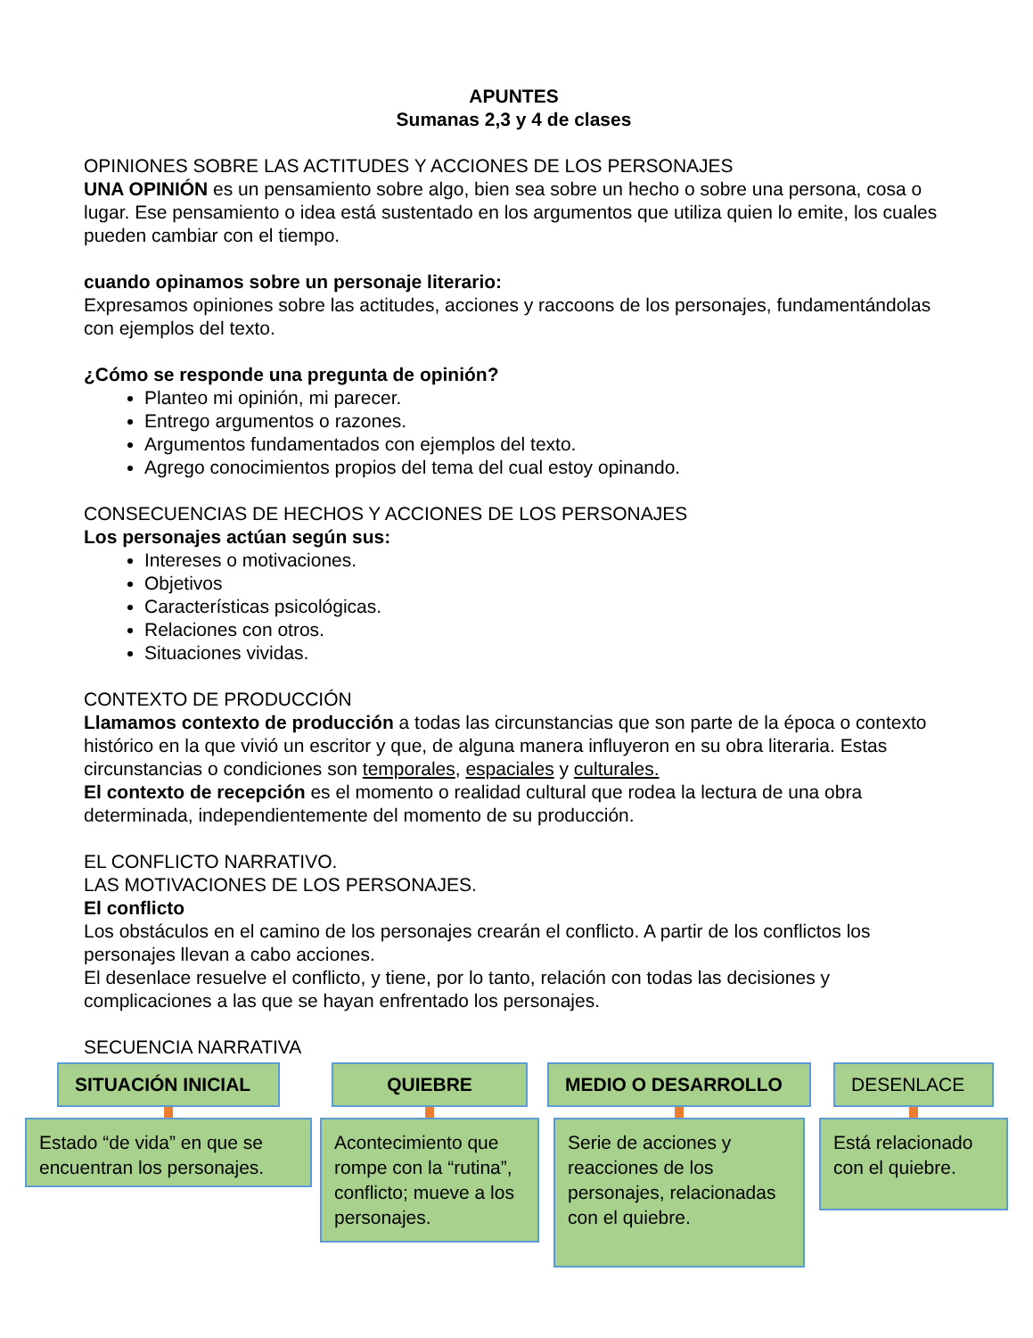APUNTES
Sumanas 2,3 y 4 de clases
OPINIONES SOBRE LAS ACTITUDES Y ACCIONES DE LOS PERSONAJES
UNA OPINIÓN es un pensamiento sobre algo, bien sea sobre un hecho o sobre una persona, cosa o lugar. Ese pensamiento o idea está sustentado en los argumentos que utiliza quien lo emite, los cuales pueden cambiar con el tiempo.
cuando opinamos sobre un personaje literario:
Expresamos opiniones sobre las actitudes, acciones y raccoons de los personajes, fundamentándolas con ejemplos del texto.
¿Cómo se responde una pregunta de opinión?
Planteo mi opinión, mi parecer.
Entrego argumentos o razones.
Argumentos fundamentados con ejemplos del texto.
Agrego conocimientos propios del tema del cual estoy opinando.
CONSECUENCIAS DE HECHOS Y ACCIONES DE LOS PERSONAJES
Los personajes actúan según sus:
Intereses o motivaciones.
Objetivos
Características psicológicas.
Relaciones con otros.
Situaciones vividas.
CONTEXTO DE PRODUCCIÓN
Llamamos contexto de producción a todas las circunstancias que son parte de la época o contexto histórico en la que vivió un escritor y que, de alguna manera influyeron en su obra literaria. Estas circunstancias o condiciones son temporales, espaciales y culturales.
El contexto de recepción es el momento o realidad cultural que rodea la lectura de una obra determinada, independientemente del momento de su producción.
EL CONFLICTO NARRATIVO.
LAS MOTIVACIONES DE LOS PERSONAJES.
El conflicto
Los obstáculos en el camino de los personajes crearán el conflicto. A partir de los conflictos los personajes llevan a cabo acciones.
El desenlace resuelve el conflicto, y tiene, por lo tanto, relación con todas las decisiones y complicaciones a las que se hayan enfrentado los personajes.
SECUENCIA NARRATIVA
SITUACIÓN INICIAL
Estado “de vida” en que se encuentran los personajes.
QUIEBRE
Acontecimiento que rompe con la “rutina”, conflicto; mueve a los personajes.
MEDIO O DESARROLLO
Serie de acciones y reacciones de los personajes, relacionadas con el quiebre.
DESENLACE
Está relacionado con el quiebre.